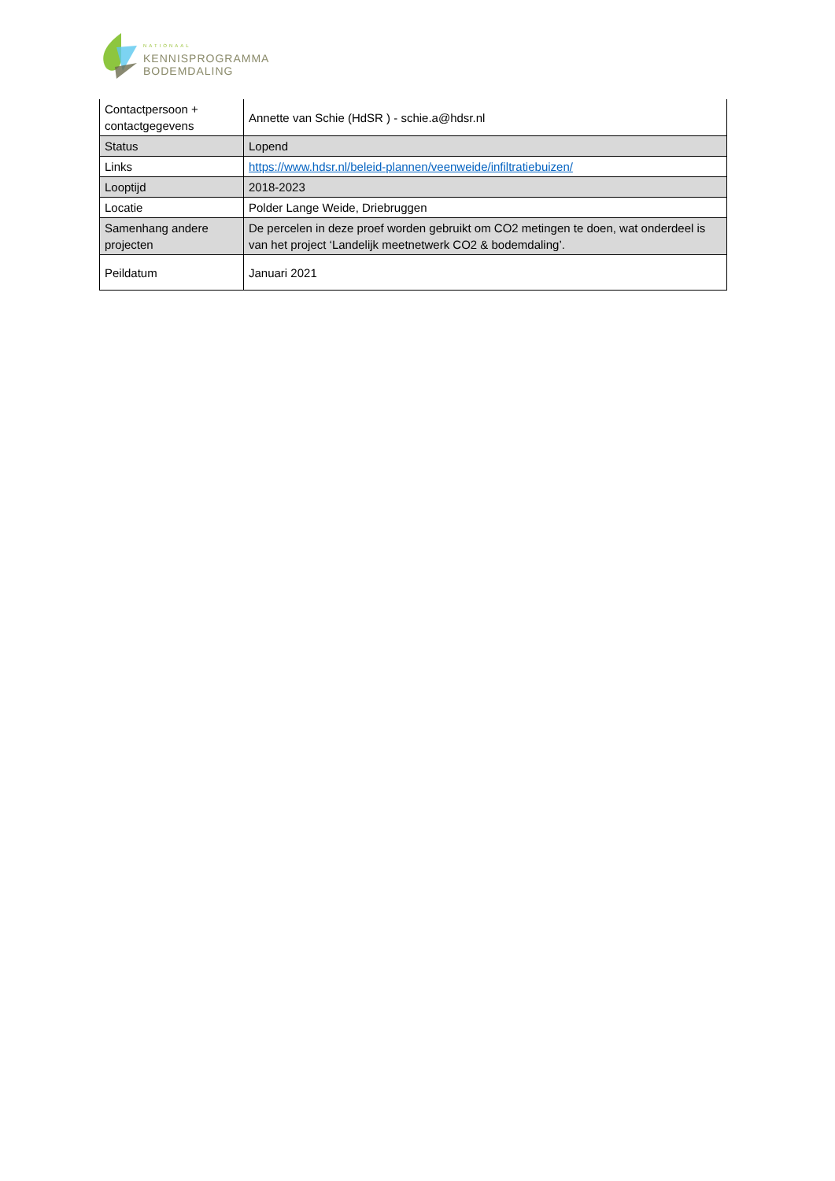NATIONAAL
KENNISPROGRAMMA
BODEMDALING
| Contactpersoon + contactgegevens | Annette van Schie (HdSR ) - schie.a@hdsr.nl |
| Status | Lopend |
| Links | https://www.hdsr.nl/beleid-plannen/veenweide/infiltratiebuizen/ |
| Looptijd | 2018-2023 |
| Locatie | Polder Lange Weide, Driebruggen |
| Samenhang andere projecten | De percelen in deze proef worden gebruikt om CO2 metingen te doen, wat onderdeel is van het project ‘Landelijk meetnetwerk CO2 & bodemdaling’. |
| Peildatum | Januari 2021 |